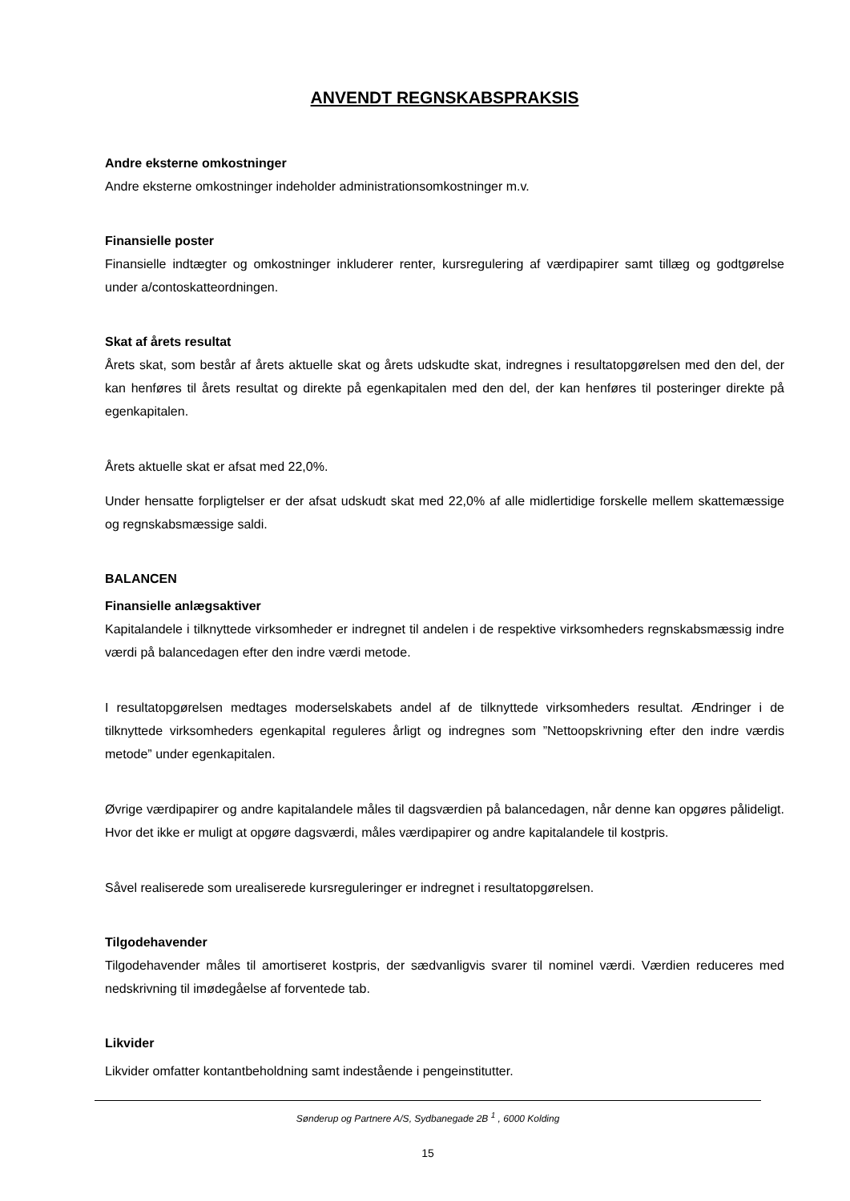ANVENDT REGNSKABSPRAKSIS
Andre eksterne omkostninger
Andre eksterne omkostninger indeholder administrationsomkostninger m.v.
Finansielle poster
Finansielle indtægter og omkostninger inkluderer renter, kursregulering af værdipapirer samt tillæg og godtgørelse under a/contoskatteordningen.
Skat af årets resultat
Årets skat, som består af årets aktuelle skat og årets udskudte skat, indregnes i resultatopgørelsen med den del, der kan henføres til årets resultat og direkte på egenkapitalen med den del, der kan henføres til posteringer direkte på egenkapitalen.
Årets aktuelle skat er afsat med 22,0%.
Under hensatte forpligtelser er der afsat udskudt skat med 22,0% af alle midlertidige forskelle mellem skattemæssige og regnskabsmæssige saldi.
BALANCEN
Finansielle anlægsaktiver
Kapitalandele i tilknyttede virksomheder er indregnet til andelen i de respektive virksomheders regnskabsmæssig indre værdi på balancedagen efter den indre værdi metode.
I resultatopgørelsen medtages moderselskabets andel af de tilknyttede virksomheders resultat. Ændringer i de tilknyttede virksomheders egenkapital reguleres årligt og indregnes som ”Nettoopskrivning efter den indre værdis metode” under egenkapitalen.
Øvrige værdipapirer og andre kapitalandele måles til dagsværdien på balancedagen, når denne kan opgøres pålideligt. Hvor det ikke er muligt at opgøre dagsværdi, måles værdipapirer og andre kapitalandele til kostpris.
Såvel realiserede som urealiserede kursreguleringer er indregnet i resultatopgørelsen.
Tilgodehavender
Tilgodehavender måles til amortiseret kostpris, der sædvanligvis svarer til nominel værdi. Værdien reduceres med nedskrivning til imødegåelse af forventede tab.
Likvider
Likvider omfatter kontantbeholdning samt indestående i pengeinstitutter.
Sønderup og Partnere A/S, Sydbanegade 2B <sup>1</sup> , 6000 Kolding
15